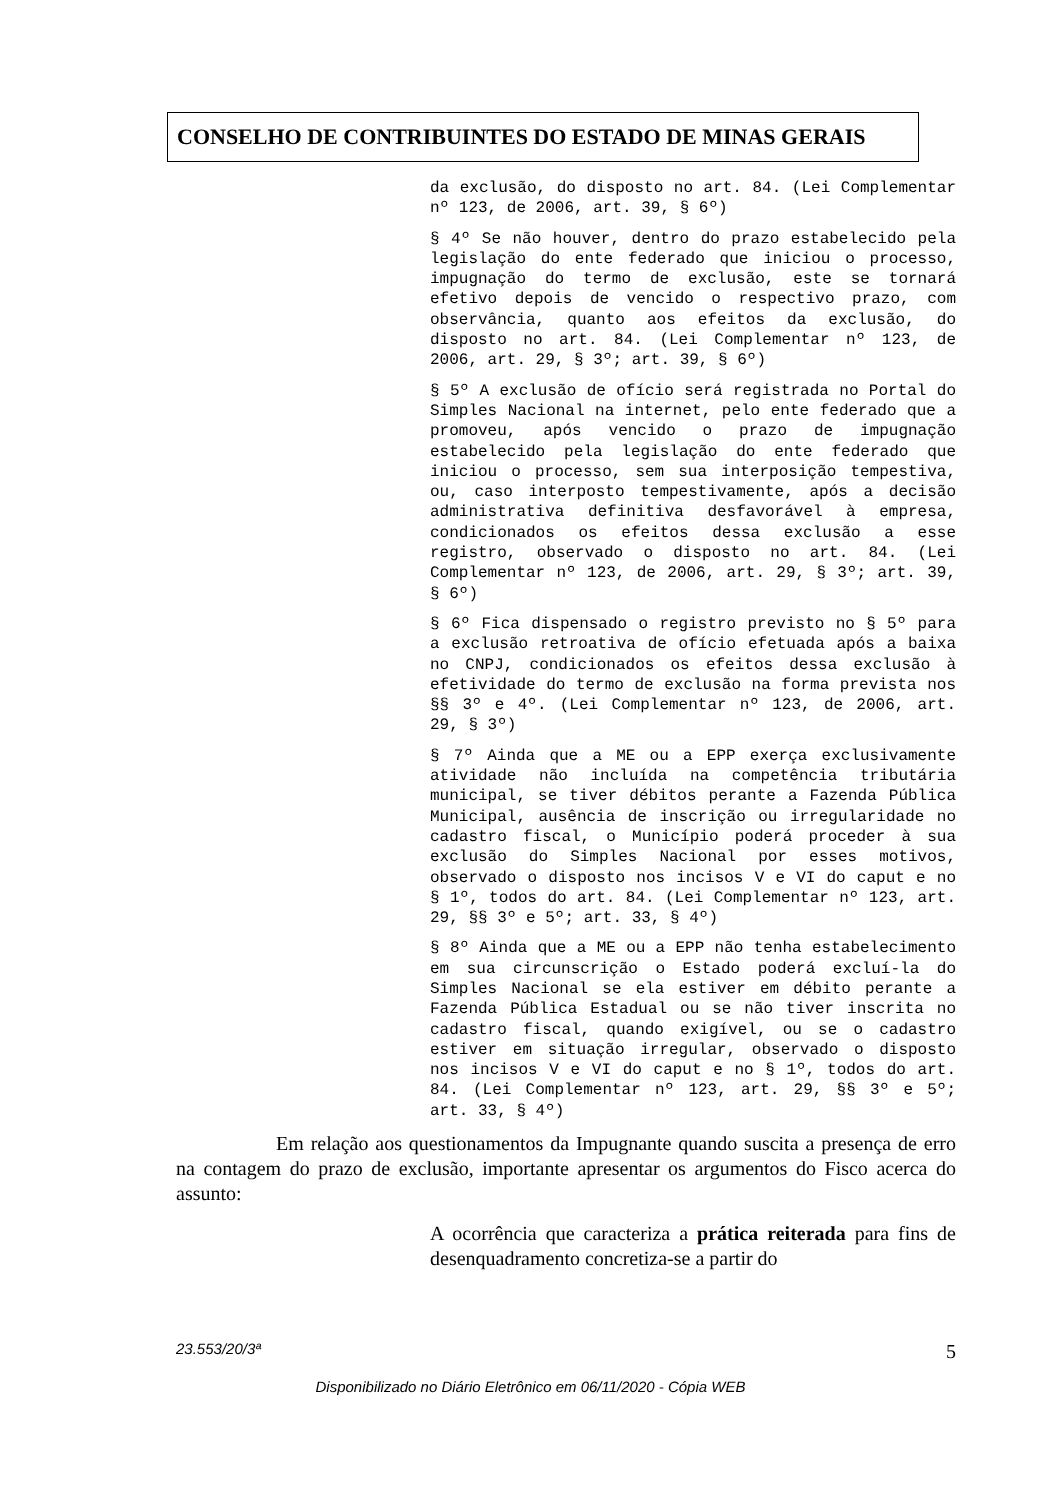CONSELHO DE CONTRIBUINTES DO ESTADO DE MINAS GERAIS
da exclusão, do disposto no art. 84. (Lei Complementar nº 123, de 2006, art. 39, § 6º)
§ 4º Se não houver, dentro do prazo estabelecido pela legislação do ente federado que iniciou o processo, impugnação do termo de exclusão, este se tornará efetivo depois de vencido o respectivo prazo, com observância, quanto aos efeitos da exclusão, do disposto no art. 84. (Lei Complementar nº 123, de 2006, art. 29, § 3º; art. 39, § 6º)
§ 5º A exclusão de ofício será registrada no Portal do Simples Nacional na internet, pelo ente federado que a promoveu, após vencido o prazo de impugnação estabelecido pela legislação do ente federado que iniciou o processo, sem sua interposição tempestiva, ou, caso interposto tempestivamente, após a decisão administrativa definitiva desfavorável à empresa, condicionados os efeitos dessa exclusão a esse registro, observado o disposto no art. 84. (Lei Complementar nº 123, de 2006, art. 29, § 3º; art. 39, § 6º)
§ 6º Fica dispensado o registro previsto no § 5º para a exclusão retroativa de ofício efetuada após a baixa no CNPJ, condicionados os efeitos dessa exclusão à efetividade do termo de exclusão na forma prevista nos §§ 3º e 4º. (Lei Complementar nº 123, de 2006, art. 29, § 3º)
§ 7º Ainda que a ME ou a EPP exerça exclusivamente atividade não incluída na competência tributária municipal, se tiver débitos perante a Fazenda Pública Municipal, ausência de inscrição ou irregularidade no cadastro fiscal, o Município poderá proceder à sua exclusão do Simples Nacional por esses motivos, observado o disposto nos incisos V e VI do caput e no § 1º, todos do art. 84. (Lei Complementar nº 123, art. 29, §§ 3º e 5º; art. 33, § 4º)
§ 8º Ainda que a ME ou a EPP não tenha estabelecimento em sua circunscrição o Estado poderá excluí-la do Simples Nacional se ela estiver em débito perante a Fazenda Pública Estadual ou se não tiver inscrita no cadastro fiscal, quando exigível, ou se o cadastro estiver em situação irregular, observado o disposto nos incisos V e VI do caput e no § 1º, todos do art. 84. (Lei Complementar nº 123, art. 29, §§ 3º e 5º; art. 33, § 4º)
Em relação aos questionamentos da Impugnante quando suscita a presença de erro na contagem do prazo de exclusão, importante apresentar os argumentos do Fisco acerca do assunto:
A ocorrência que caracteriza a prática reiterada para fins de desenquadramento concretiza-se a partir do
23.553/20/3ª 5
Disponibilizado no Diário Eletrônico em 06/11/2020 - Cópia WEB